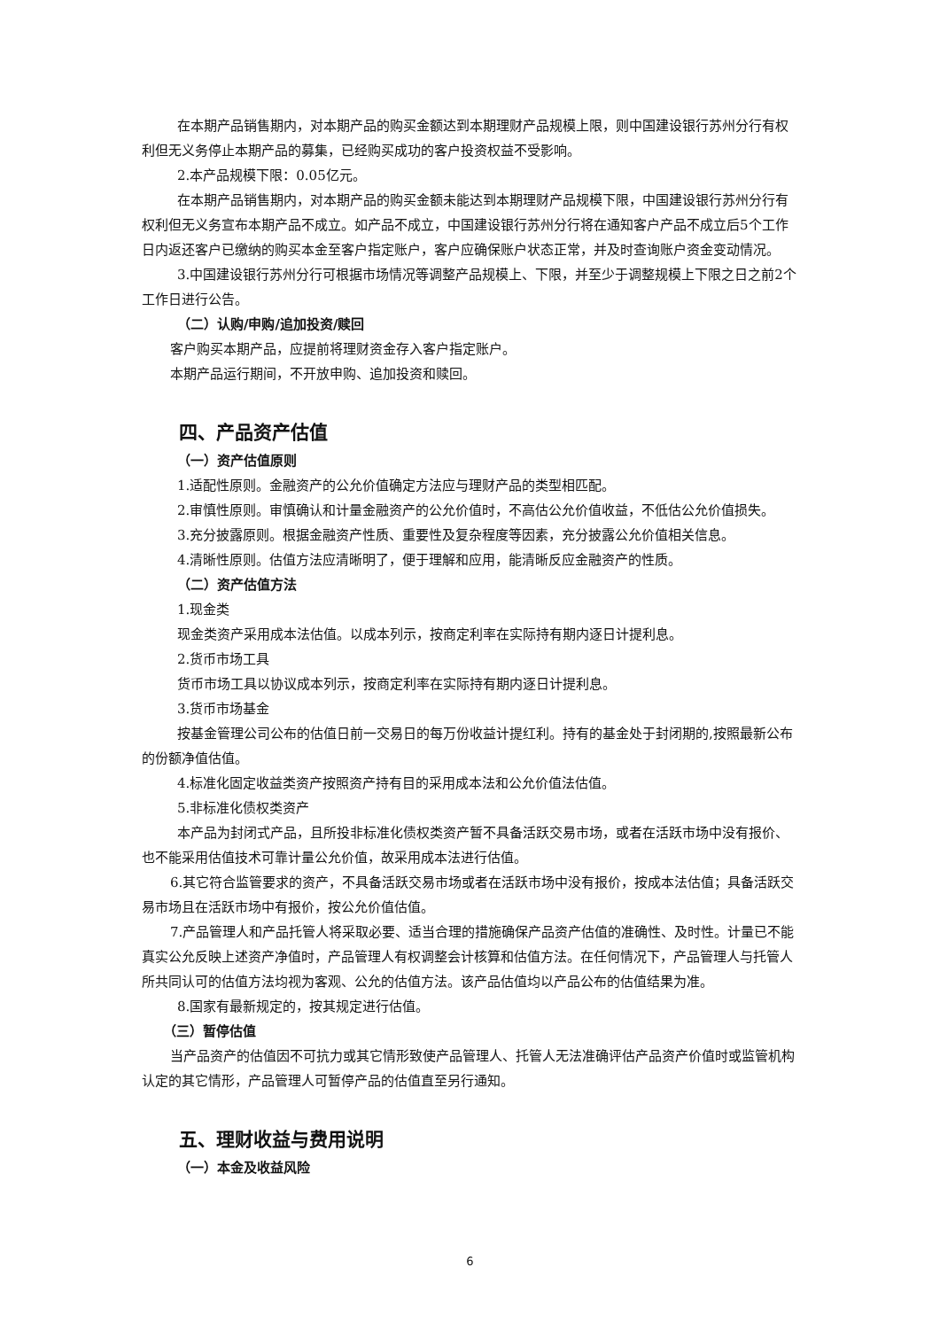在本期产品销售期内，对本期产品的购买金额达到本期理财产品规模上限，则中国建设银行苏州分行有权利但无义务停止本期产品的募集，已经购买成功的客户投资权益不受影响。
2.本产品规模下限：0.05亿元。
在本期产品销售期内，对本期产品的购买金额未能达到本期理财产品规模下限，中国建设银行苏州分行有权利但无义务宣布本期产品不成立。如产品不成立，中国建设银行苏州分行将在通知客户产品不成立后5个工作日内返还客户已缴纳的购买本金至客户指定账户，客户应确保账户状态正常，并及时查询账户资金变动情况。
3.中国建设银行苏州分行可根据市场情况等调整产品规模上、下限，并至少于调整规模上下限之日之前2个工作日进行公告。
（二）认购/申购/追加投资/赎回
客户购买本期产品，应提前将理财资金存入客户指定账户。
本期产品运行期间，不开放申购、追加投资和赎回。
四、产品资产估值
（一）资产估值原则
1.适配性原则。金融资产的公允价值确定方法应与理财产品的类型相匹配。
2.审慎性原则。审慎确认和计量金融资产的公允价值时，不高估公允价值收益，不低估公允价值损失。
3.充分披露原则。根据金融资产性质、重要性及复杂程度等因素，充分披露公允价值相关信息。
4.清晰性原则。估值方法应清晰明了，便于理解和应用，能清晰反应金融资产的性质。
（二）资产估值方法
1.现金类
现金类资产采用成本法估值。以成本列示，按商定利率在实际持有期内逐日计提利息。
2.货币市场工具
货币市场工具以协议成本列示，按商定利率在实际持有期内逐日计提利息。
3.货币市场基金
按基金管理公司公布的估值日前一交易日的每万份收益计提红利。持有的基金处于封闭期的,按照最新公布的份额净值估值。
4.标准化固定收益类资产按照资产持有目的采用成本法和公允价值法估值。
5.非标准化债权类资产
本产品为封闭式产品，且所投非标准化债权类资产暂不具备活跃交易市场，或者在活跃市场中没有报价、也不能采用估值技术可靠计量公允价值，故采用成本法进行估值。
6.其它符合监管要求的资产，不具备活跃交易市场或者在活跃市场中没有报价，按成本法估值；具备活跃交易市场且在活跃市场中有报价，按公允价值估值。
7.产品管理人和产品托管人将采取必要、适当合理的措施确保产品资产估值的准确性、及时性。计量已不能真实公允反映上述资产净值时，产品管理人有权调整会计核算和估值方法。在任何情况下，产品管理人与托管人所共同认可的估值方法均视为客观、公允的估值方法。该产品估值均以产品公布的估值结果为准。
8.国家有最新规定的，按其规定进行估值。
（三）暂停估值
当产品资产的估值因不可抗力或其它情形致使产品管理人、托管人无法准确评估产品资产价值时或监管机构认定的其它情形，产品管理人可暂停产品的估值直至另行通知。
五、理财收益与费用说明
（一）本金及收益风险
6